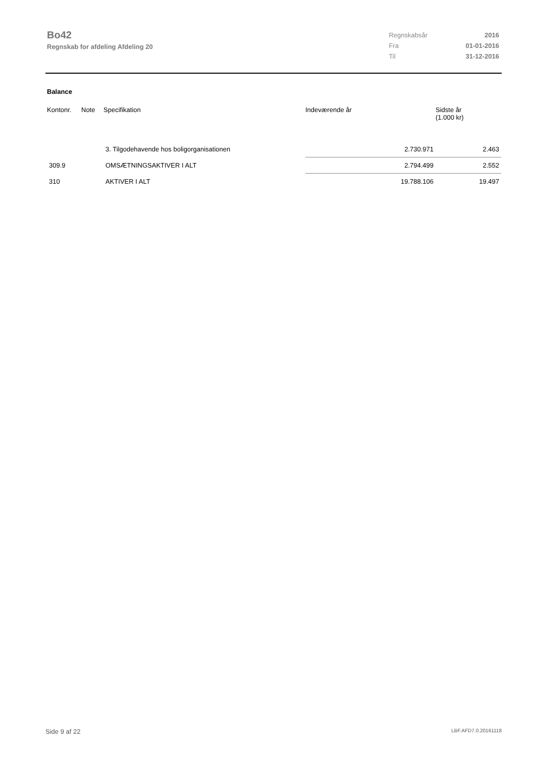Bo42
Regnskab for afdeling Afdeling 20
| Regnskabsår | 2016 |
| Fra | 01-01-2016 |
| Til | 31-12-2016 |
Balance
| Kontonr. | Note | Specifikation | Indeværende år | Sidste år (1.000 kr) |
| --- | --- | --- | --- | --- |
| | | 3. Tilgodehavende hos boligorganisationen | 2.730.971 | 2.463 |
| 309.9 | | OMSÆTNINGSAKTIVER I ALT | 2.794.499 | 2.552 |
| 310 | | AKTIVER I ALT | 19.788.106 | 19.497 |
Side 9 af 22 LBF.AFD7.0.20161118